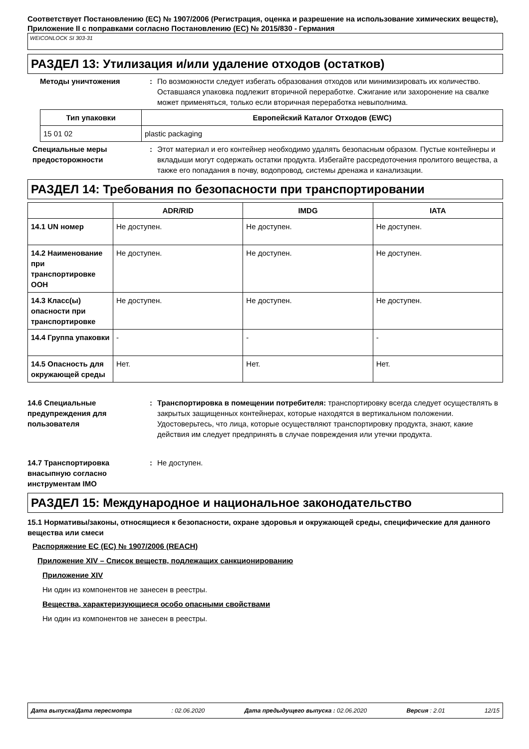Соответствует Постановлению (ЕС) № 1907/2006 (Регистрация, оценка и разрешение на использование химических веществ), Приложение II с поправками согласно Постановлению (ЕС) № 2015/830 - Германия
WEICONLOCK SI 303-31
РАЗДЕЛ 13: Утилизация и/или удаление отходов (остатков)
Методы уничтожения : По возможности следует избегать образования отходов или минимизировать их количество. Оставшаяся упаковка подлежит вторичной переработке. Сжигание или захоронение на свалке может применяться, только если вторичная переработка невыполнима.
| Тип упаковки | Европейский Каталог Отходов (EWC) |
| --- | --- |
| 15 01 02 | plastic packaging |
Специальные меры предосторожности
: Этот материал и его контейнер необходимо удалять безопасным образом. Пустые контейнеры и вкладыши могут содержать остатки продукта. Избегайте рассредоточения пролитого вещества, а также его попадания в почву, водопровод, системы дренажа и канализации.
РАЗДЕЛ 14: Требования по безопасности при транспортировании
| | ADR/RID | IMDG | IATA |
| --- | --- | --- | --- |
| 14.1 UN номер | Не доступен. | Не доступен. | Не доступен. |
| 14.2 Наименование при транспортировке ООН | Не доступен. | Не доступен. | Не доступен. |
| 14.3 Класс(ы) опасности при транспортировке | Не доступен. | Не доступен. | Не доступен. |
| 14.4 Группа упаковки | - | - | - |
| 14.5 Опасность для окружающей среды | Нет. | Нет. | Нет. |
14.6 Специальные предупреждения для пользователя
: Транспортировка в помещении потребителя: транспортировку всегда следует осуществлять в закрытых защищенных контейнерах, которые находятся в вертикальном положении. Удостоверьтесь, что лица, которые осуществляют транспортировку продукта, знают, какие действия им следует предпринять в случае повреждения или утечки продукта.
14.7 Транспортировка внасыпную согласно инструментам IMO
: Не доступен.
РАЗДЕЛ 15: Международное и национальное законодательство
15.1 Нормативы/законы, относящиеся к безопасности, охране здоровья и окружающей среды, специфические для данного вещества или смеси
Распоряжение ЕС (ЕС) № 1907/2006 (REACH)
Приложение XIV – Список веществ, подлежащих санкционированию
Приложение XIV
Ни один из компонентов не занесен в реестры.
Вещества, характеризующиеся особо опасными свойствами
Ни один из компонентов не занесен в реестры.
Дата выпуска/Дата пересмотра: 02.06.2020 Дата предыдущего выпуска : 02.06.2020 Версия : 2.01 12/15